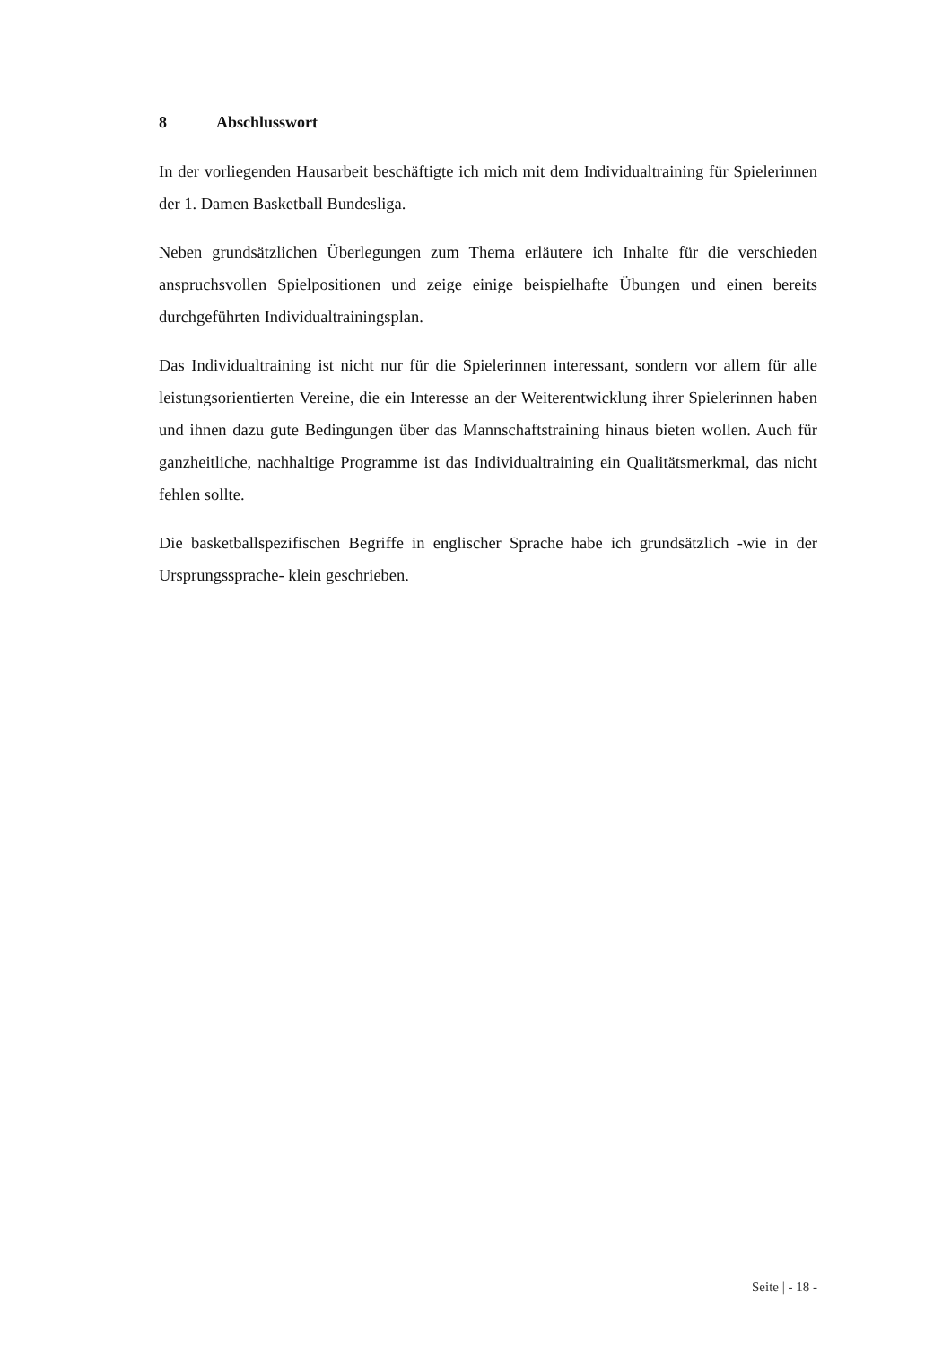8 Abschlusswort
In der vorliegenden Hausarbeit beschäftigte ich mich mit dem Individualtraining für Spielerinnen der 1. Damen Basketball Bundesliga.
Neben grundsätzlichen Überlegungen zum Thema erläutere ich Inhalte für die verschieden anspruchsvollen Spielpositionen und zeige einige beispielhafte Übungen und einen bereits durchgeführten Individualtrainingsplan.
Das Individualtraining ist nicht nur für die Spielerinnen interessant, sondern vor allem für alle leistungsorientierten Vereine, die ein Interesse an der Weiterentwicklung ihrer Spielerinnen haben und ihnen dazu gute Bedingungen über das Mannschaftstraining hinaus bieten wollen. Auch für ganzheitliche, nachhaltige Programme ist das Individualtraining ein Qualitätsmerkmal, das nicht fehlen sollte.
Die basketballspezifischen Begriffe in englischer Sprache habe ich grundsätzlich -wie in der Ursprungssprache- klein geschrieben.
Seite | - 18 -